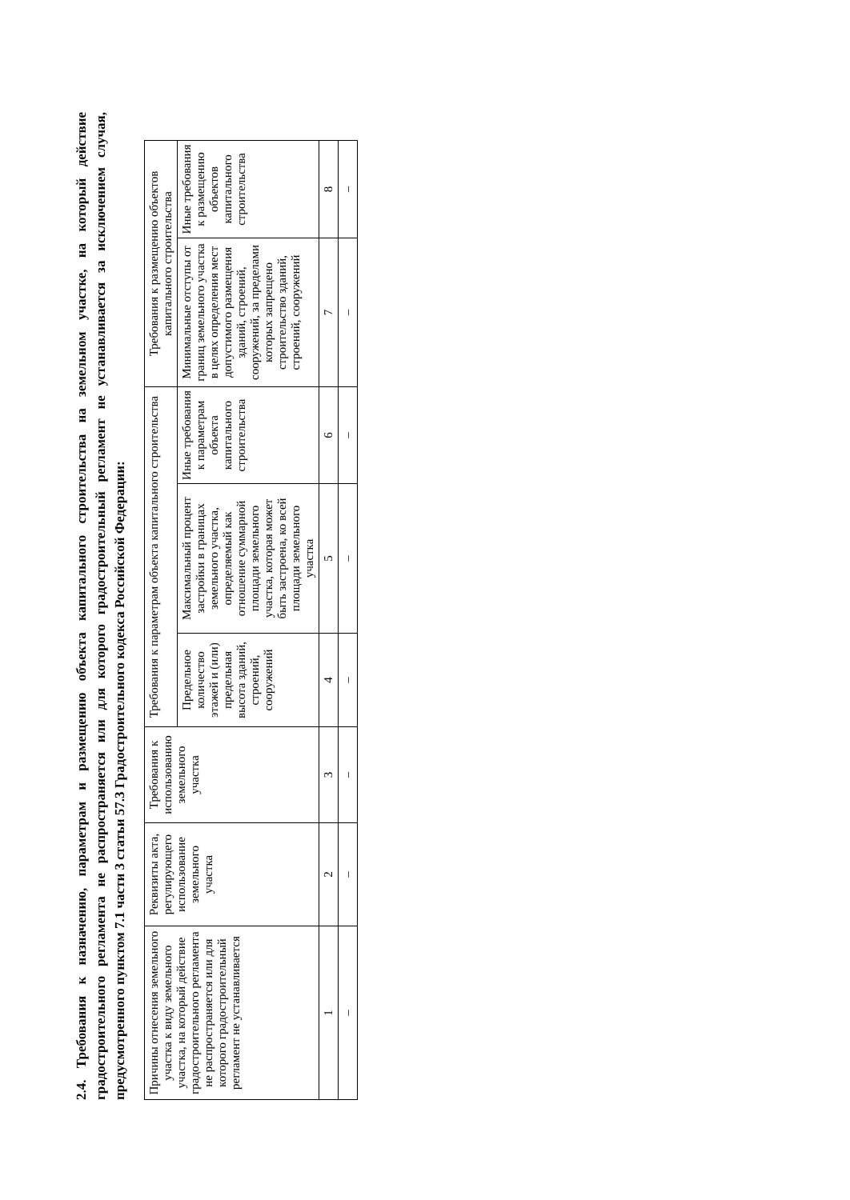2.4. Требования к назначению, параметрам и размещению объекта капитального строительства на земельном участке, на который действие градостроительного регламента не распространяется или для которого градостроительный регламент не устанавливается за исключением случая, предусмотренного пунктом 7.1 части 3 статьи 57.3 Градостроительного кодекса Российской Федерации:
| Причины отнесения земельного участка к виду земельного участка, на который действие градостроительного регламента не распространяется или для которого градостроительный регламент не устанавливается | Реквизиты акта, регулирующего использование земельного участка | Требования к использованию земельного участка | Требования к параметрам объекта капитального строительства | | | Требования к размещению объектов капитального строительства | |
| --- | --- | --- | --- | --- | --- | --- | --- |
| | | | Предельное количество этажей и (или) предельная высота зданий, строений, сооружений | Максимальный процент застройки в границах земельного участка, определяемый как отношение суммарной площади земельного участка, которая может быть застроена, ко всей площади земельного участка | Иные требования к параметрам объекта капитального строительства | Минимальные отступы от границ земельного участка в целях определения мест допустимого размещения зданий, строений, сооружений, за пределами которых запрещено строительство зданий, строений, сооружений | Иные требования к размещению объектов капитального строительства |
| 1 | 2 | 3 | 4 | 5 | 6 | 7 | 8 |
| – | – | – | – | – | – | – | – |